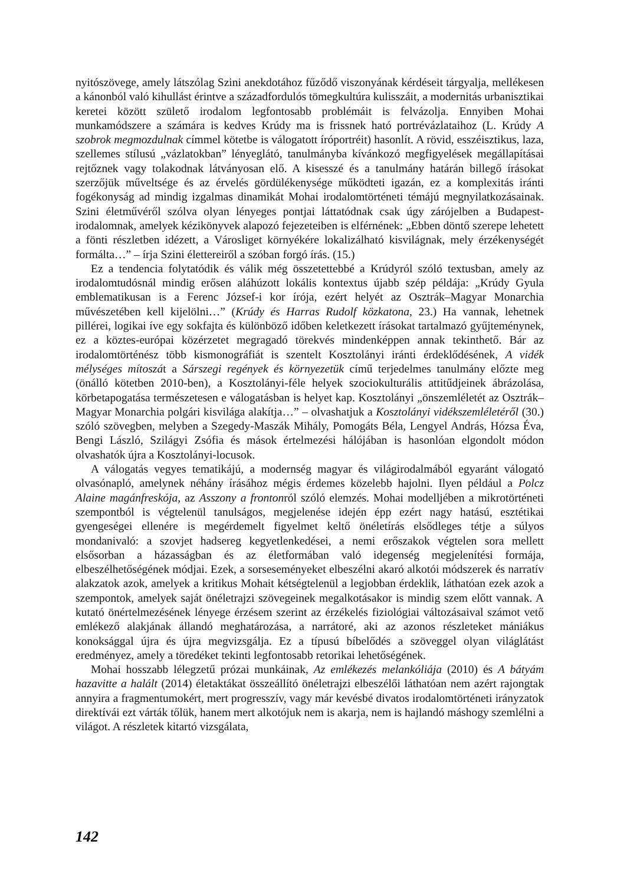nyitószövege, amely látszólag Szini anekdotához fűződő viszonyának kérdéseit tárgyalja, mellékesen a kánonból való kihullást érintve a századfordulós tömegkultúra kulisszáit, a modernitás urbanisztikai keretei között születő irodalom legfontosabb problémáit is felvázolja. Ennyiben Mohai munkamódszere a számára is kedves Krúdy ma is frissnek ható portrévázlataihoz (L. Krúdy A szobrok megmozdulnak címmel kötetbe is válogatott íróportréit) hasonlít. A rövid, esszéisztikus, laza, szellemes stílusú „vázlatokban” lényeglátó, tanulmányba kívánkozó megfigyelések megállapításai rejtőznek vagy tolakodnak látványosan elő. A kisesszé és a tanulmány határán billegő írásokat szerzőjük műveltsége és az érvelés gördülékenysége működteti igazán, ez a komplexitás iránti fogékonyság ad mindig izgalmas dinamikát Mohai irodalomtörténeti témájú megnyilatkozásainak. Szini életművéről szólva olyan lényeges pontjai láttatódnak csak úgy zárójelben a Budapest-irodalomnak, amelyek kézikönyvek alapozó fejezeteiben is elférnének: „Ebben döntő szerepe lehetett a fönti részletben idézett, a Városliget környékére lokalizálható kisvilágnak, mely érzékenységét formálta…” – írja Szini élettereiről a szóban forgó írás. (15.)
Ez a tendencia folytatódik és válik még összetettebbé a Krúdyról szóló textusban, amely az irodalomtudósnál mindig erősen aláhúzott lokális kontextus újabb szép példája: „Krúdy Gyula emblematikusan is a Ferenc József-i kor írója, ezért helyét az Osztrák–Magyar Monarchia művészetében kell kijelölni…” (Krúdy és Harras Rudolf közkatona, 23.) Ha vannak, lehetnek pillérei, logikai íve egy sokfajta és különböző időben keletkezett írásokat tartalmazó gyűjteménynek, ez a köztes-európai közérzetet megragadó törekvés mindenképpen annak tekinthető. Bár az irodalomtörténész több kismonográfiát is szentelt Kosztolányi iránti érdeklődésének, A vidék mélységes mítoszát a Sárszegi regények és környezetük című terjedelmes tanulmány előzte meg (önálló kötetben 2010-ben), a Kosztolányi-féle helyek szociokulturális attitűdjeinek ábrázolása, körbetapogatása természetesen e válogatásban is helyet kap. Kosztolányi „önszemléletét az Osztrák–Magyar Monarchia polgári kisvilága alakítja…” – olvashatjuk a Kosztolányi vidékszemléletéről (30.) szóló szövegben, melyben a Szegedy-Maszák Mihály, Pomogáts Béla, Lengyel András, Hózsa Éva, Bengi László, Szilágyi Zsófia és mások értelmezési hálójában is hasonlóan elgondolt módon olvashatók újra a Kosztolányi-locusok.
A válogatás vegyes tematikájú, a modernség magyar és világirodalmából egyaránt válogató olvasónapló, amelynek néhány írásához mégis érdemes közelebb hajolni. Ilyen például a Polcz Alaine magánfreskója, az Asszony a frontonról szóló elemzés. Mohai modelljében a mikrotörténeti szempontból is végtelenül tanulságos, megjelenése idején épp ezért nagy hatású, esztétikai gyengeségei ellenére is megérdemelt figyelmet keltő önéletírás elsődleges tétje a súlyos mondanivaló: a szovjet hadsereg kegyetlenkedései, a nemi erőszakok végtelen sora mellett elsősorban a házasságban és az életformában való idegenség megjelenítési formája, elbeszélhetőségének módjai. Ezek, a sorseseményeket elbeszélni akaró alkotói módszerek és narratív alakzatok azok, amelyek a kritikus Mohait kétségtelenül a legjobban érdeklik, láthatóan ezek azok a szempontok, amelyek saját önéletrajzi szövegeinek megalkotásakor is mindig szem előtt vannak. A kutató önértelmezésének lényege érzésem szerint az érzékelés fiziológiai változásaival számot vető emlékező alakjának állandó meghatározása, a narrátoré, aki az azonos részleteket mániákus konoksággal újra és újra megvizsgálja. Ez a típusú bíbelődés a szöveggel olyan világlátást eredményez, amely a töredéket tekinti legfontosabb retorikai lehetőségének.
Mohai hosszabb lélegzetű prózai munkáinak, Az emlékezés melankóliája (2010) és A bátyám hazavitte a halált (2014) életaktákat összeállító önéletrajzi elbeszélői láthatóan nem azért rajongtak annyira a fragmentumokért, mert progresszív, vagy már kevésbé divatos irodalomtörténeti irányzatok direktívái ezt várták tőlük, hanem mert alkotójuk nem is akarja, nem is hajlandó máshogy szemlélni a világot. A részletek kitartó vizsgálata,
142